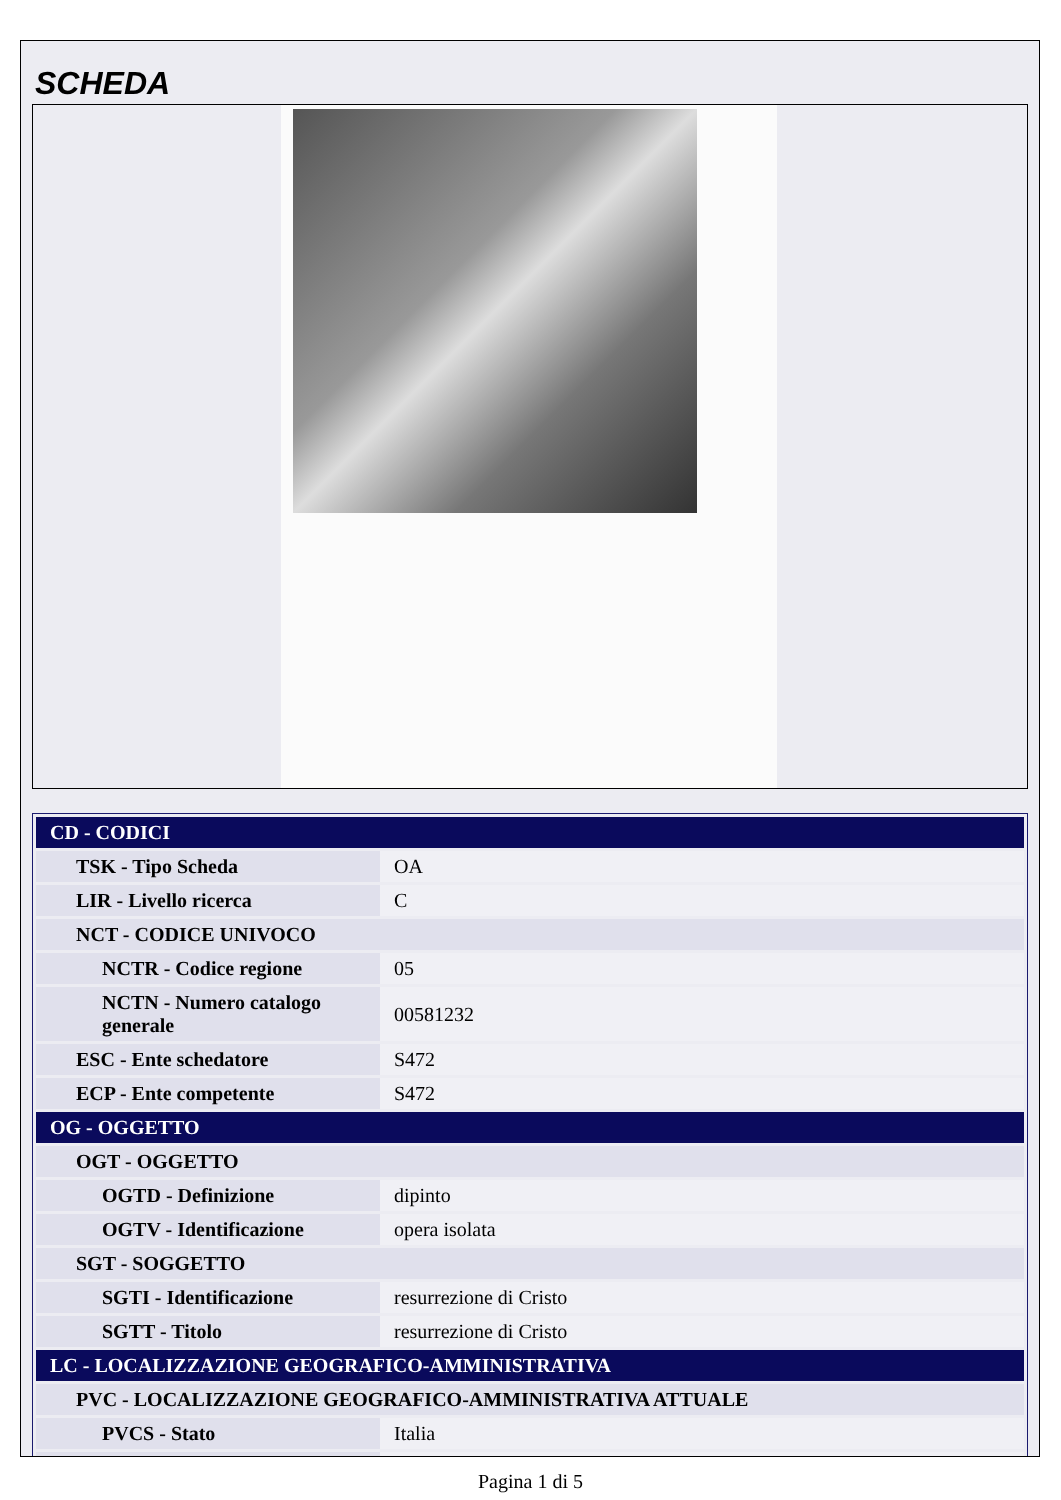SCHEDA
| CD - CODICI | |
| TSK - Tipo Scheda | OA |
| LIR - Livello ricerca | C |
| NCT - CODICE UNIVOCO | |
| NCTR - Codice regione | 05 |
| NCTN - Numero catalogo generale | 00581232 |
| ESC - Ente schedatore | S472 |
| ECP - Ente competente | S472 |
| OG - OGGETTO | |
| OGT - OGGETTO | |
| OGTD - Definizione | dipinto |
| OGTV - Identificazione | opera isolata |
| SGT - SOGGETTO | |
| SGTI - Identificazione | resurrezione di Cristo |
| SGTT - Titolo | resurrezione di Cristo |
| LC - LOCALIZZAZIONE GEOGRAFICO-AMMINISTRATIVA | |
| PVC - LOCALIZZAZIONE GEOGRAFICO-AMMINISTRATIVA ATTUALE | |
| PVCS - Stato | Italia |
Pagina 1 di 5